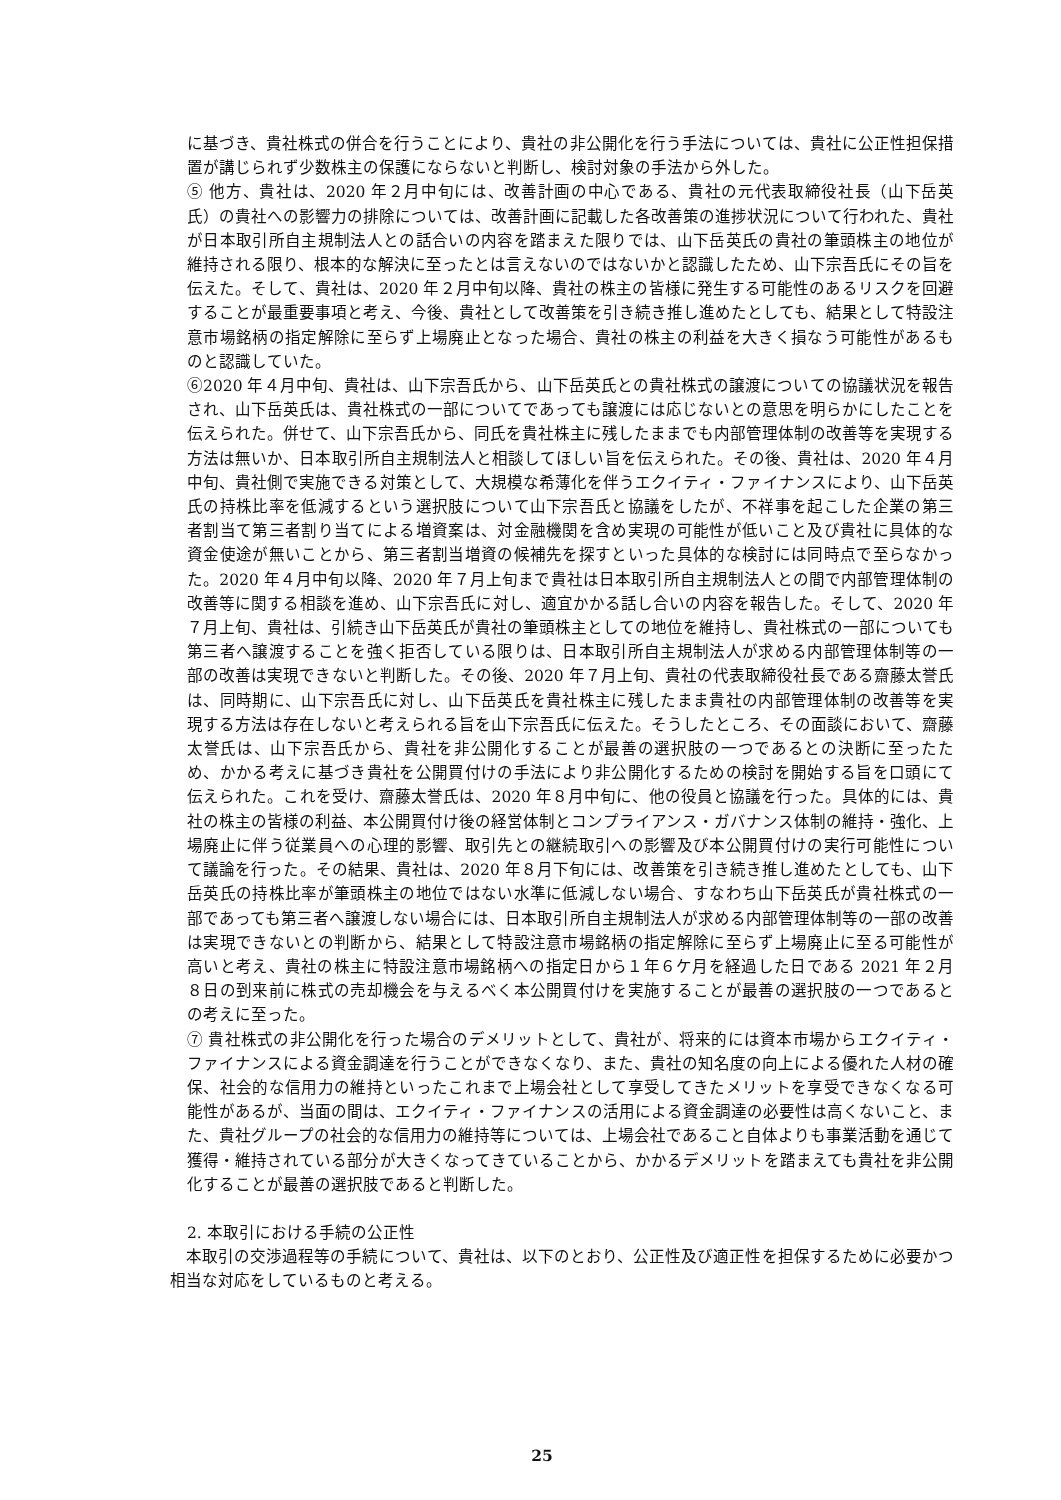に基づき、貴社株式の併合を行うことにより、貴社の非公開化を行う手法については、貴社に公正性担保措置が講じられず少数株主の保護にならないと判断し、検討対象の手法から外した。
⑤ 他方、貴社は、2020 年２月中旬には、改善計画の中心である、貴社の元代表取締役社長（山下岳英氏）の貴社への影響力の排除については、改善計画に記載した各改善策の進捗状況について行われた、貴社が日本取引所自主規制法人との話合いの内容を踏まえた限りでは、山下岳英氏の貴社の筆頭株主の地位が維持される限り、根本的な解決に至ったとは言えないのではないかと認識したため、山下宗吾氏にその旨を伝えた。そして、貴社は、2020 年２月中旬以降、貴社の株主の皆様に発生する可能性のあるリスクを回避することが最重要事項と考え、今後、貴社として改善策を引き続き推し進めたとしても、結果として特設注意市場銘柄の指定解除に至らず上場廃止となった場合、貴社の株主の利益を大きく損なう可能性があるものと認識していた。
⑥2020 年４月中旬、貴社は、山下宗吾氏から、山下岳英氏との貴社株式の譲渡についての協議状況を報告され、山下岳英氏は、貴社株式の一部についてであっても譲渡には応じないとの意思を明らかにしたことを伝えられた。併せて、山下宗吾氏から、同氏を貴社株主に残したままでも内部管理体制の改善等を実現する方法は無いか、日本取引所自主規制法人と相談してほしい旨を伝えられた。その後、貴社は、2020 年４月中旬、貴社側で実施できる対策として、大規模な希薄化を伴うエクイティ・ファイナンスにより、山下岳英氏の持株比率を低減するという選択肢について山下宗吾氏と協議をしたが、不祥事を起こした企業の第三者割当て第三者割り当てによる増資案は、対金融機関を含め実現の可能性が低いこと及び貴社に具体的な資金使途が無いことから、第三者割当増資の候補先を探すといった具体的な検討には同時点で至らなかった。2020 年４月中旬以降、2020 年７月上旬まで貴社は日本取引所自主規制法人との間で内部管理体制の改善等に関する相談を進め、山下宗吾氏に対し、適宜かかる話し合いの内容を報告した。そして、2020 年７月上旬、貴社は、引続き山下岳英氏が貴社の筆頭株主としての地位を維持し、貴社株式の一部についても第三者へ譲渡することを強く拒否している限りは、日本取引所自主規制法人が求める内部管理体制等の一部の改善は実現できないと判断した。その後、2020 年７月上旬、貴社の代表取締役社長である齋藤太誉氏は、同時期に、山下宗吾氏に対し、山下岳英氏を貴社株主に残したまま貴社の内部管理体制の改善等を実現する方法は存在しないと考えられる旨を山下宗吾氏に伝えた。そうしたところ、その面談において、齋藤太誉氏は、山下宗吾氏から、貴社を非公開化することが最善の選択肢の一つであるとの決断に至ったため、かかる考えに基づき貴社を公開買付けの手法により非公開化するための検討を開始する旨を口頭にて伝えられた。これを受け、齋藤太誉氏は、2020 年８月中旬に、他の役員と協議を行った。具体的には、貴社の株主の皆様の利益、本公開買付け後の経営体制とコンプライアンス・ガバナンス体制の維持・強化、上場廃止に伴う従業員への心理的影響、取引先との継続取引への影響及び本公開買付けの実行可能性について議論を行った。その結果、貴社は、2020 年８月下旬には、改善策を引き続き推し進めたとしても、山下岳英氏の持株比率が筆頭株主の地位ではない水準に低減しない場合、すなわち山下岳英氏が貴社株式の一部であっても第三者へ譲渡しない場合には、日本取引所自主規制法人が求める内部管理体制等の一部の改善は実現できないとの判断から、結果として特設注意市場銘柄の指定解除に至らず上場廃止に至る可能性が高いと考え、貴社の株主に特設注意市場銘柄への指定日から１年６ケ月を経過した日である 2021 年２月８日の到来前に株式の売却機会を与えるべく本公開買付けを実施することが最善の選択肢の一つであるとの考えに至った。
⑦ 貴社株式の非公開化を行った場合のデメリットとして、貴社が、将来的には資本市場からエクイティ・ファイナンスによる資金調達を行うことができなくなり、また、貴社の知名度の向上による優れた人材の確保、社会的な信用力の維持といったこれまで上場会社として享受してきたメリットを享受できなくなる可能性があるが、当面の間は、エクイティ・ファイナンスの活用による資金調達の必要性は高くないこと、また、貴社グループの社会的な信用力の維持等については、上場会社であること自体よりも事業活動を通じて獲得・維持されている部分が大きくなってきていることから、かかるデメリットを踏まえても貴社を非公開化することが最善の選択肢であると判断した。
2. 本取引における手続の公正性
　本取引の交渉過程等の手続について、貴社は、以下のとおり、公正性及び適正性を担保するために必要かつ相当な対応をしているものと考える。
25